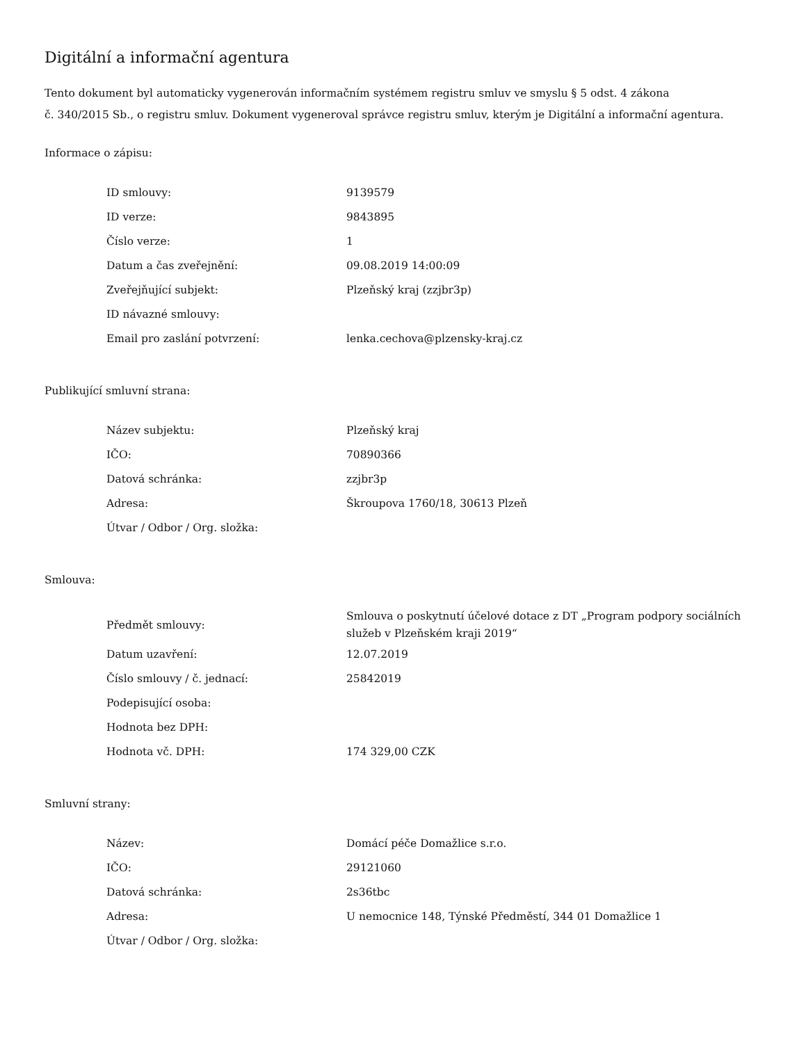Digitální a informační agentura
Tento dokument byl automaticky vygenerován informačním systémem registru smluv ve smyslu § 5 odst. 4 zákona
č. 340/2015 Sb., o registru smluv. Dokument vygeneroval správce registru smluv, kterým je Digitální a informační agentura.
Informace o zápisu:
| ID smlouvy: | 9139579 |
| ID verze: | 9843895 |
| Číslo verze: | 1 |
| Datum a čas zveřejnění: | 09.08.2019 14:00:09 |
| Zveřejňující subjekt: | Plzeňský kraj (zzjbr3p) |
| ID návazné smlouvy: | |
| Email pro zaslání potvrzení: | lenka.cechova@plzensky-kraj.cz |
Publikující smluvní strana:
| Název subjektu: | Plzeňský kraj |
| IČO: | 70890366 |
| Datová schránka: | zzjbr3p |
| Adresa: | Škroupova 1760/18, 30613 Plzeň |
| Útvar / Odbor / Org. složka: | |
Smlouva:
| Předmět smlouvy: | Smlouva o poskytnutí účelové dotace z DT „Program podpory sociálních služeb v Plzeňském kraji 2019“ |
| Datum uzavření: | 12.07.2019 |
| Číslo smlouvy / č. jednací: | 25842019 |
| Podepisující osoba: | |
| Hodnota bez DPH: | |
| Hodnota vč. DPH: | 174 329,00 CZK |
Smluvní strany:
| Název: | Domácí péče Domažlice s.r.o. |
| IČO: | 29121060 |
| Datová schránka: | 2s36tbc |
| Adresa: | U nemocnice 148, Týnské Předměstí, 344 01 Domažlice 1 |
| Útvar / Odbor / Org. složka: | |